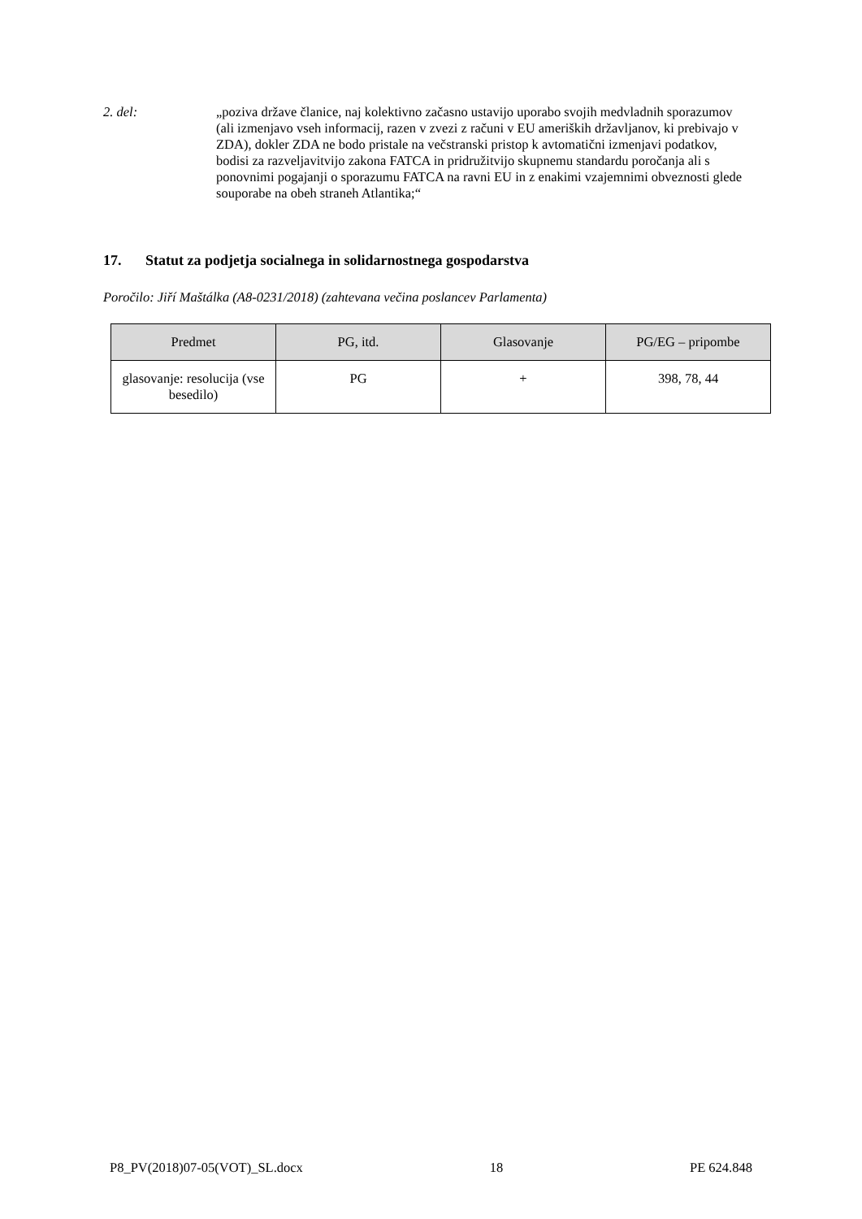2. del: „poziva države članice, naj kolektivno začasno ustavijo uporabo svojih medvladnih sporazumov (ali izmenjavo vseh informacij, razen v zvezi z računi v EU ameriških državljanov, ki prebivajo v ZDA), dokler ZDA ne bodo pristale na večstranski pristop k avtomatični izmenjavi podatkov, bodisi za razveljavitvijo zakona FATCA in pridružitvijo skupnemu standardu poročanja ali s ponovnimi pogajanji o sporazumu FATCA na ravni EU in z enakimi vzajemnimi obveznosti glede souporabe na obeh straneh Atlantika;“
17. Statut za podjetja socialnega in solidarnostnega gospodarstva
Poročilo: Jiří Maštálka (A8-0231/2018) (zahtevana večina poslancev Parlamenta)
| Predmet | PG, itd. | Glasovanje | PG/EG – pripombe |
| --- | --- | --- | --- |
| glasovanje: resolucija (vse besedilo) | PG | + | 398, 78, 44 |
P8_PV(2018)07-05(VOT)_SL.docx 18 PE 624.848